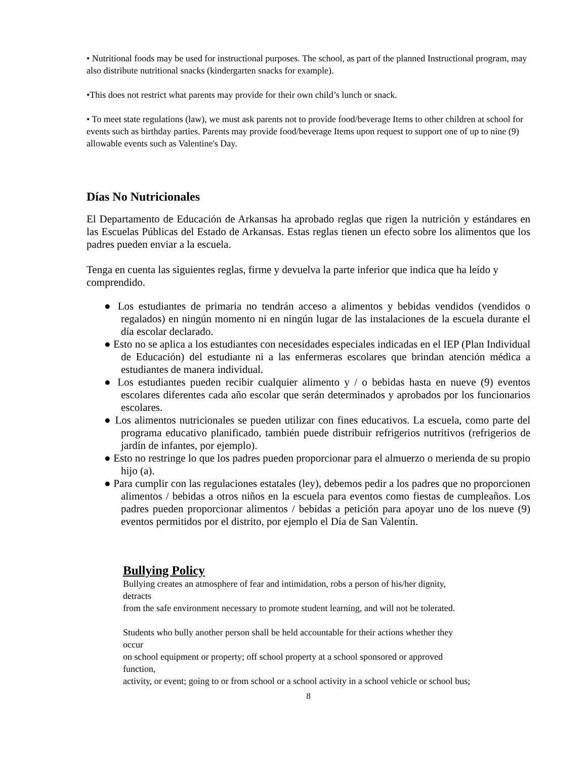• Nutritional foods may be used for instructional purposes. The school, as part of the planned Instructional program, may also distribute nutritional snacks (kindergarten snacks for example).
•This does not restrict what parents may provide for their own child’s lunch or snack.
• To meet state regulations (law), we must ask parents not to provide food/beverage Items to other children at school for events such as birthday parties. Parents may provide food/beverage Items upon request to support one of up to nine (9) allowable events such as Valentine's Day.
Días No Nutricionales
El Departamento de Educación de Arkansas ha aprobado reglas que rigen la nutrición y estándares en las Escuelas Públicas del Estado de Arkansas. Estas reglas tienen un efecto sobre los alimentos que los padres pueden enviar a la escuela.
Tenga en cuenta las siguientes reglas, firme y devuelva la parte inferior que indica que ha leído y comprendido.
● Los estudiantes de primaria no tendrán acceso a alimentos y bebidas vendidos (vendidos o regalados) en ningún momento ni en ningún lugar de las instalaciones de la escuela durante el día escolar declarado.
● Esto no se aplica a los estudiantes con necesidades especiales indicadas en el IEP (Plan Individual de Educación) del estudiante ni a las enfermeras escolares que brindan atención médica a estudiantes de manera individual.
● Los estudiantes pueden recibir cualquier alimento y / o bebidas hasta en nueve (9) eventos escolares diferentes cada año escolar que serán determinados y aprobados por los funcionarios escolares.
● Los alimentos nutricionales se pueden utilizar con fines educativos. La escuela, como parte del programa educativo planificado, también puede distribuir refrigerios nutritivos (refrigerios de jardín de infantes, por ejemplo).
● Esto no restringe lo que los padres pueden proporcionar para el almuerzo o merienda de su propio hijo (a).
● Para cumplir con las regulaciones estatales (ley), debemos pedir a los padres que no proporcionen alimentos / bebidas a otros niños en la escuela para eventos como fiestas de cumpleaños. Los padres pueden proporcionar alimentos / bebidas a petición para apoyar uno de los nueve (9) eventos permitidos por el distrito, por ejemplo el Día de San Valentín.
Bullying Policy
Bullying creates an atmosphere of fear and intimidation, robs a person of his/her dignity,
detracts
from the safe environment necessary to promote student learning, and will not be tolerated.
Students who bully another person shall be held accountable for their actions whether they
occur
on school equipment or property; off school property at a school sponsored or approved
function,
activity, or event; going to or from school or a school activity in a school vehicle or school bus;
8